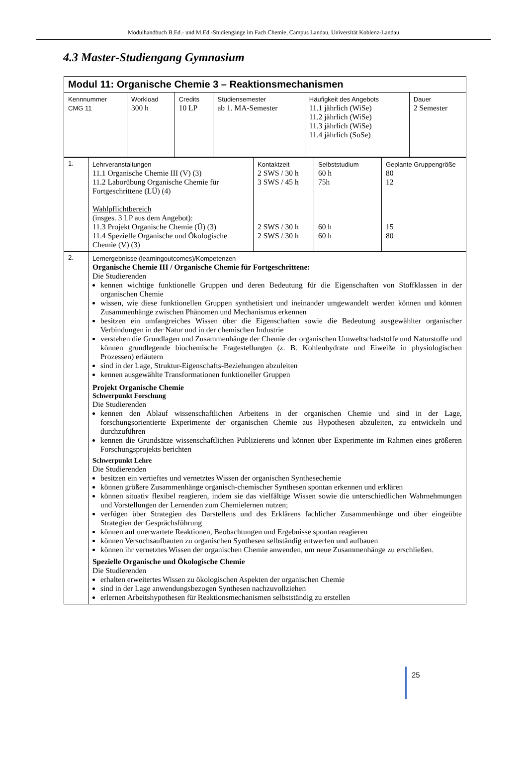Modulhandbuch B.Ed.- und M.Ed.-Studiengänge im Fach Chemie, Campus Landau, Universität Koblenz-Landau
4.3 Master-Studiengang Gymnasium
| Modul 11: Organische Chemie 3 – Reaktionsmechanismen | | | | | |
| Kennnummer CMG 11 | Workload 300 h | Credits 10 LP | Studiensemester ab 1. MA-Semester | Häufigkeit des Angebots 11.1 jährlich (WiSe) 11.2 jährlich (WiSe) 11.3 jährlich (WiSe) 11.4 jährlich (SoSe) | Dauer 2 Semester |
| 1. | Lehrveranstaltungen 11.1 Organische Chemie III (V) (3) 11.2 Laborübung Organische Chemie für Fortgeschrittene (LÜ) (4) Wahlpflichtbereich (insges. 3 LP aus dem Angebot): 11.3 Projekt Organische Chemie (Ü) (3) 11.4 Spezielle Organische und Ökologische Chemie (V) (3) | Kontaktzeit 2 SWS / 30 h 3 SWS / 45 h 2 SWS / 30 h 2 SWS / 30 h | Selbststudium 60 h 75h 60 h 60 h | Geplante Gruppengröße 80 12 15 80 |
| 2. | Lernergebnisse (learningoutcomes)/Kompetenzen Organische Chemie III / Organische Chemie für Fortgeschrittene: Die Studierenden kennen wichtige funktionelle Gruppen und deren Bedeutung für die Eigenschaften von Stoffklassen in der organischen Chemie wissen, wie diese funktionellen Gruppen synthetisiert und ineinander umgewandelt werden können und können Zusammenhänge zwischen Phänomen und Mechanismus erkennen besitzen ein umfangreiches Wissen über die Eigenschaften sowie die Bedeutung ausgewählter organischer Verbindungen in der Natur und in der chemischen Industrie verstehen die Grundlagen und Zusammenhänge der Chemie der organischen Umweltschadstoffe und Naturstoffe und können grundlegende biochemische Fragestellungen (z. B. Kohlenhydrate und Eiweiße in physiologischen Prozessen) erläutern sind in der Lage, Struktur-Eigenschafts-Beziehungen abzuleiten kennen ausgewählte Transformationen funktioneller Gruppen Projekt Organische Chemie Schwerpunkt Forschung Die Studierenden kennen den Ablauf wissenschaftlichen Arbeitens in der organischen Chemie und sind in der Lage, forschungsorientierte Experimente der organischen Chemie aus Hypothesen abzuleiten, zu entwickeln und durchzuführen kennen die Grundsätze wissenschaftlichen Publizierens und können über Experimente im Rahmen eines größeren Forschungsprojekts berichten Schwerpunkt Lehre Die Studierenden besitzen ein vertieftes und vernetztes Wissen der organischen Synthesechemie können größere Zusammenhänge organisch-chemischer Synthesen spontan erkennen und erklären können situativ flexibel reagieren, indem sie das vielfältige Wissen sowie die unterschiedlichen Wahrnehmungen und Vorstellungen der Lernenden zum Chemielernen nutzen; verfügen über Strategien des Darstellens und des Erklärens fachlicher Zusammenhänge und über eingeübte Strategien der Gesprächsführung können auf unerwartete Reaktionen, Beobachtungen und Ergebnisse spontan reagieren können Versuchsaufbauten zu organischen Synthesen selbständig entwerfen und aufbauen können ihr vernetztes Wissen der organischen Chemie anwenden, um neue Zusammenhänge zu erschließen. Spezielle Organische und Ökologische Chemie Die Studierenden erhalten erweitertes Wissen zu ökologischen Aspekten der organischen Chemie sind in der Lage anwendungsbezogen Synthesen nachzuvollziehen erlernen Arbeitshypothesen für Reaktionsmechanismen selbstständig zu erstellen | | | |
25